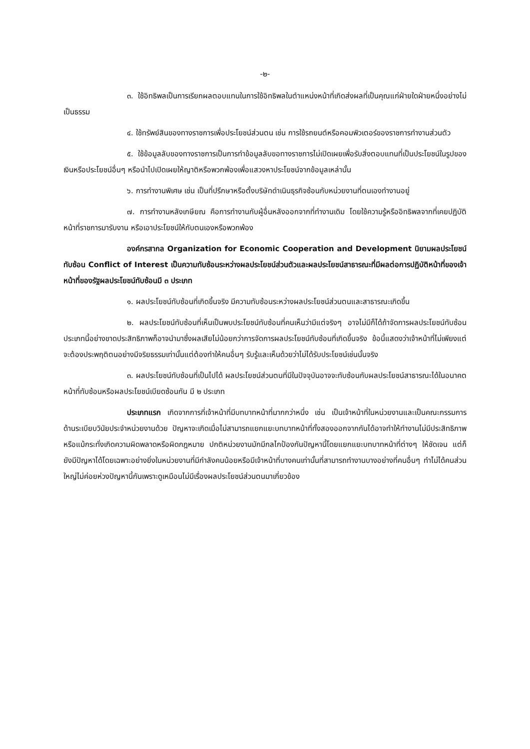-๒-
๓. ใช้อิทธิพลเป็นการเรียกผลตอบแทนในการใช้อิทธิพลในตำแหน่งหน้าที่เกิดส่งผลที่เป็นคุณแก่ฝ่ายใดฝ่ายหนึ่งอย่างไม่เป็นธรรม
๔. ใช้ทรัพย์สินของทางราชการเพื่อประโยชน์ส่วนตน เช่น การใช้รถยนต์หรือคอมพิวเตอร์ของราชการทำงานส่วนตัว
๕. ใช้ข้อมูลลับของทางราชการเป็นการทำข้อมูลลับขอทางราชการไม่เปิดเผยเพื่อรับสิ่งตอบแทนที่เป็นประโยชน์ในรูปของเงินหรือประโยชน์อื่นๆ หรือนำไปเปิดเผยให้ญาติหรือพวกพ้องเพื่อแสวงหาประโยชน์จากข้อมูลเหล่านั้น
๖. การทำงานพิเศษ เช่น เป็นที่ปรึกษาหรือตั้งบริษัทดำเนินธุรกิจซ้อนกับหน่วยงานที่ตนเองทำงานอยู่
๗. การทำงานหลังเกษียณ คือการทำงานกับผู้อื่นหลังออกจากที่ทำงานเดิม โดยใช้ความรู้หรืออิทธิพลจากที่เคยปฏิบัติหน้าที่ราชการมารับงาน หรือเอาประโยชน์ให้กับตนเองหรือพวกพ้อง
องค์กรสากล Organization for Economic Cooperation and Development นิยามผลประโยชน์ทับซ้อน Conflict of Interest เป็นความทับซ้อนระหว่างผลประโยชน์ส่วนตัวและผลประโยชน์สาธารณะที่มีผลต่อการปฏิบัติหน้าที่ของเจ้าหน้าที่ของรัฐผลประโยชน์ทับซ้อนมี ๓ ประเภท
๑. ผลประโยชน์ทับซ้อนที่เกิดขึ้นจริง มีความทับซ้อนระหว่างผลประโยชน์ส่วนตนและสาธารณะเกิดขึ้น
๒. ผลประโยชน์ทับซ้อนที่เห็นเป็นพบประโยชน์ทับซ้อนที่คนเห็นว่ามีแต่จริงๆ อาจไม่มีก็ได้ถ้าจัดการผลประโยชน์ทับซ้อนประเภทนี้อย่างขาดประสิทธิภาพก็อาจนำมาซึ่งผลเสียไม่น้อยกว่าการจัดการผลประโยชน์ทับซ้อนที่เกิดขึ้นจริง ข้อนี้แสดงว่าเจ้าหน้าที่ไม่เพียงแต่จะต้องประพฤติตนอย่างมีจริยธรรมเท่านั้นแต่ต้องทำให้คนอื่นๆ รับรู้และเห็นด้วยว่าไม่ได้รับประโยชน์เช่นนั้นจริง
๓. ผลประโยชน์ทับซ้อนที่เป็นไปได้ ผลประโยชน์ส่วนตนที่มีในปัจจุบันอาจจะทับซ้อนกับผลประโยชน์สาธารณะได้ในอนาคตหน้าที่ทับซ้อนหรือผลประโยชน์เบียดซ้อนกัน มี ๒ ประเภท
ประเภทแรก เกิดจากการที่เจ้าหน้าที่มีบทบาทหน้าที่มากกว่าหนึ่ง เช่น เป็นเจ้าหน้าที่ในหน่วยงานและเป็นคณะกรรมการด้านระเบียบวินัยประจำหน่วยงานด้วย ปัญหาจะเกิดเมื่อไม่สามารถแยกแยะบทบาทหน้าที่ทั้งสองออกจากกันได้อาจทำให้ทำงานไม่มีประสิทธิภาพ หรือแม้กระทั่งเกิดความผิดพลาดหรือผิดกฎหมาย ปกติหน่วยงานมักมีกลไกป้องกันปัญหานี้โดยแยกแยะบทบาทหน้าที่ต่างๆ ให้ชัดเจน แต่ก็ยังมีปัญหาได้โดยเฉพาะอย่างยิ่งในหน่วยงานที่มีกำลังคนน้อยหรือมีเจ้าหน้าที่บางคนเท่านั้นที่สามารถทำงานบางอย่างที่คนอื่นๆ ทำไม่ได้คนส่วนใหญ่ไม่ค่อยห่วงปัญหานี้กันเพราะดูเหมือนไม่มีเรื่องผลประโยชน์ส่วนตนมาเกี่ยวข้อง